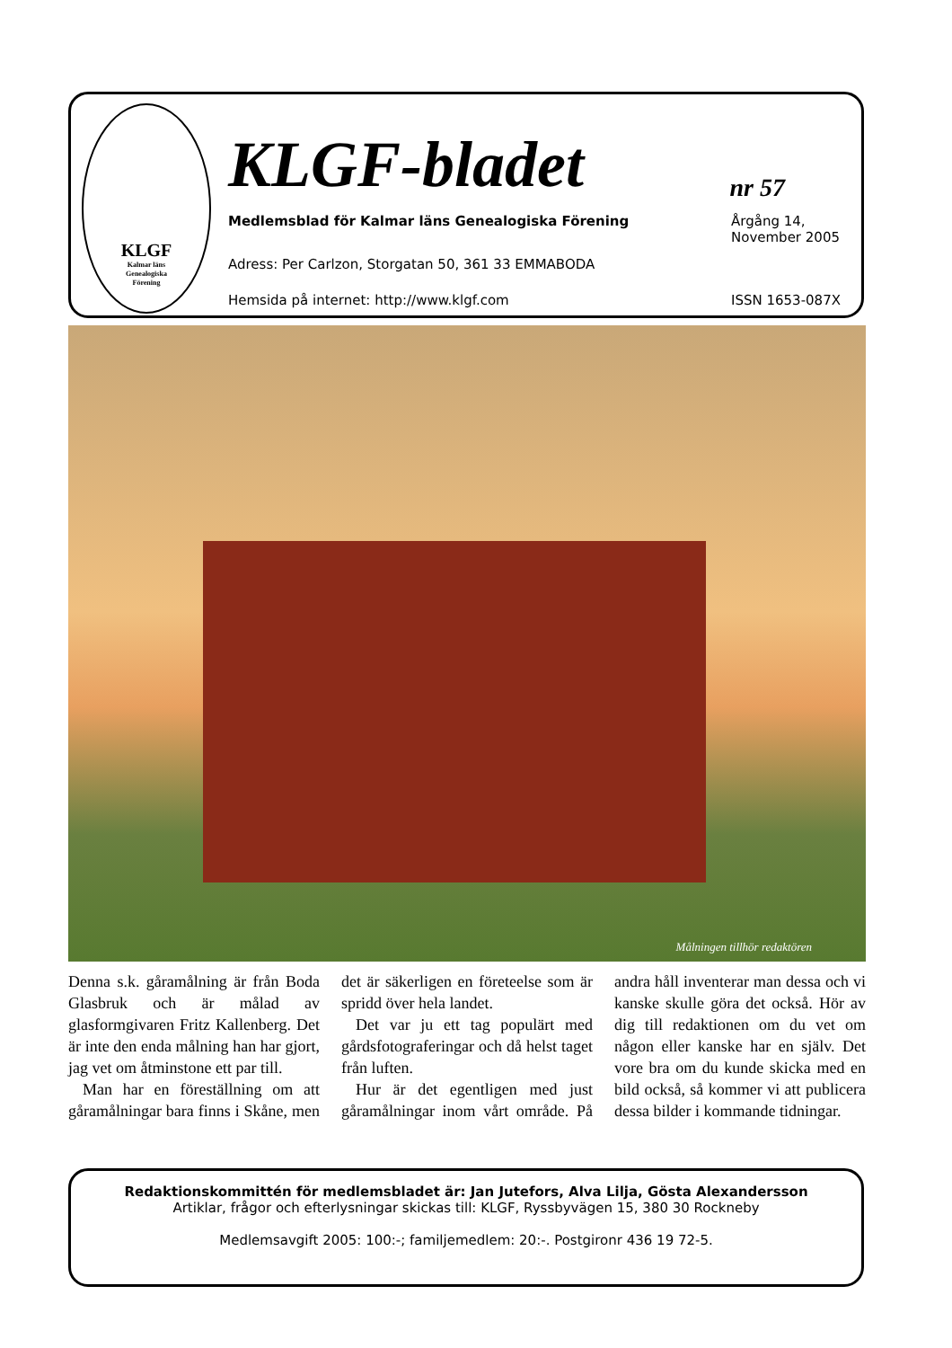KLGF
Kalmar läns
Genealogiska
Förening
KLGF-bladet nr 57
Medlemsblad för Kalmar läns Genealogiska Förening
Årgång 14,
November 2005
Adress: Per Carlzon, Storgatan 50, 361 33 EMMABODA
Hemsida på internet: http://www.klgf.com
ISSN 1653-087X
Målningen tillhör redaktören
Denna s.k. gåramålning är från Boda Glasbruk och är målad av glasformgivaren Fritz Kallenberg. Det är inte den enda målning han har gjort, jag vet om åtminstone ett par till.
Man har en föreställning om att gåramålningar bara finns i Skåne, men det är säkerligen en företeelse som är spridd över hela landet.
Det var ju ett tag populärt med gårdsfotograferingar och då helst taget från luften.
Hur är det egentligen med just gåramålningar inom vårt område. På andra håll inventerar man dessa och vi kanske skulle göra det också. Hör av dig till redaktionen om du vet om någon eller kanske har en själv. Det vore bra om du kunde skicka med en bild också, så kommer vi att publicera dessa bilder i kommande tidningar.
Redaktionskommittén för medlemsbladet är: Jan Jutefors, Alva Lilja, Gösta Alexandersson
Artiklar, frågor och efterlysningar skickas till: KLGF, Ryssbyvägen 15, 380 30 Rockneby
Medlemsavgift 2005: 100:-; familjemedlem: 20:-. Postgironr 436 19 72-5.